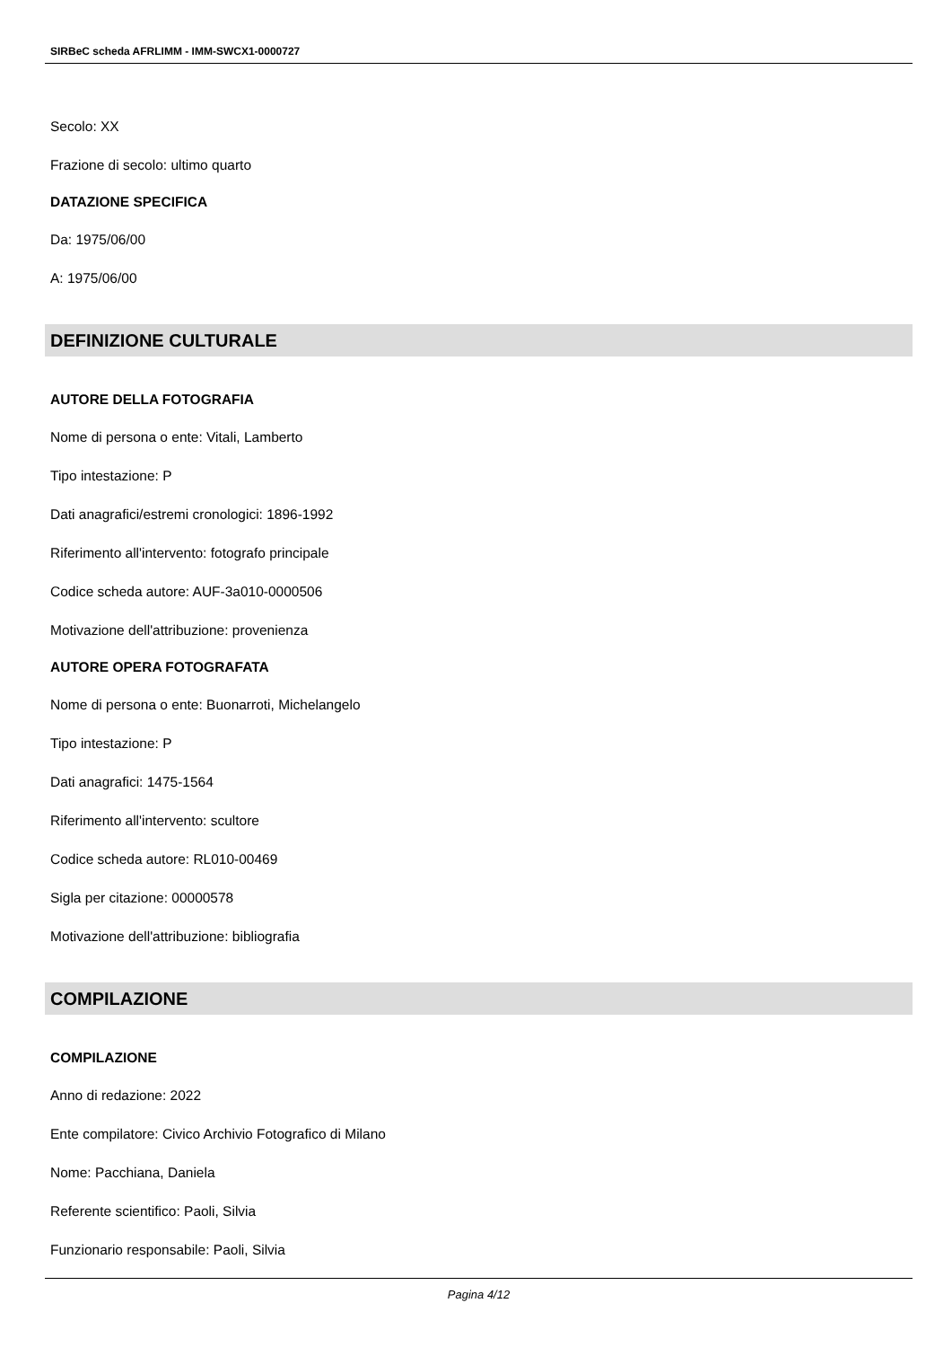SIRBeC scheda AFRLIMM - IMM-SWCX1-0000727
Secolo: XX
Frazione di secolo: ultimo quarto
DATAZIONE SPECIFICA
Da: 1975/06/00
A: 1975/06/00
DEFINIZIONE CULTURALE
AUTORE DELLA FOTOGRAFIA
Nome di persona o ente: Vitali, Lamberto
Tipo intestazione: P
Dati anagrafici/estremi cronologici: 1896-1992
Riferimento all'intervento: fotografo principale
Codice scheda autore: AUF-3a010-0000506
Motivazione dell'attribuzione: provenienza
AUTORE OPERA FOTOGRAFATA
Nome di persona o ente: Buonarroti, Michelangelo
Tipo intestazione: P
Dati anagrafici: 1475-1564
Riferimento all'intervento: scultore
Codice scheda autore: RL010-00469
Sigla per citazione: 00000578
Motivazione dell'attribuzione: bibliografia
COMPILAZIONE
COMPILAZIONE
Anno di redazione: 2022
Ente compilatore: Civico Archivio Fotografico di Milano
Nome: Pacchiana, Daniela
Referente scientifico: Paoli, Silvia
Funzionario responsabile: Paoli, Silvia
Pagina 4/12